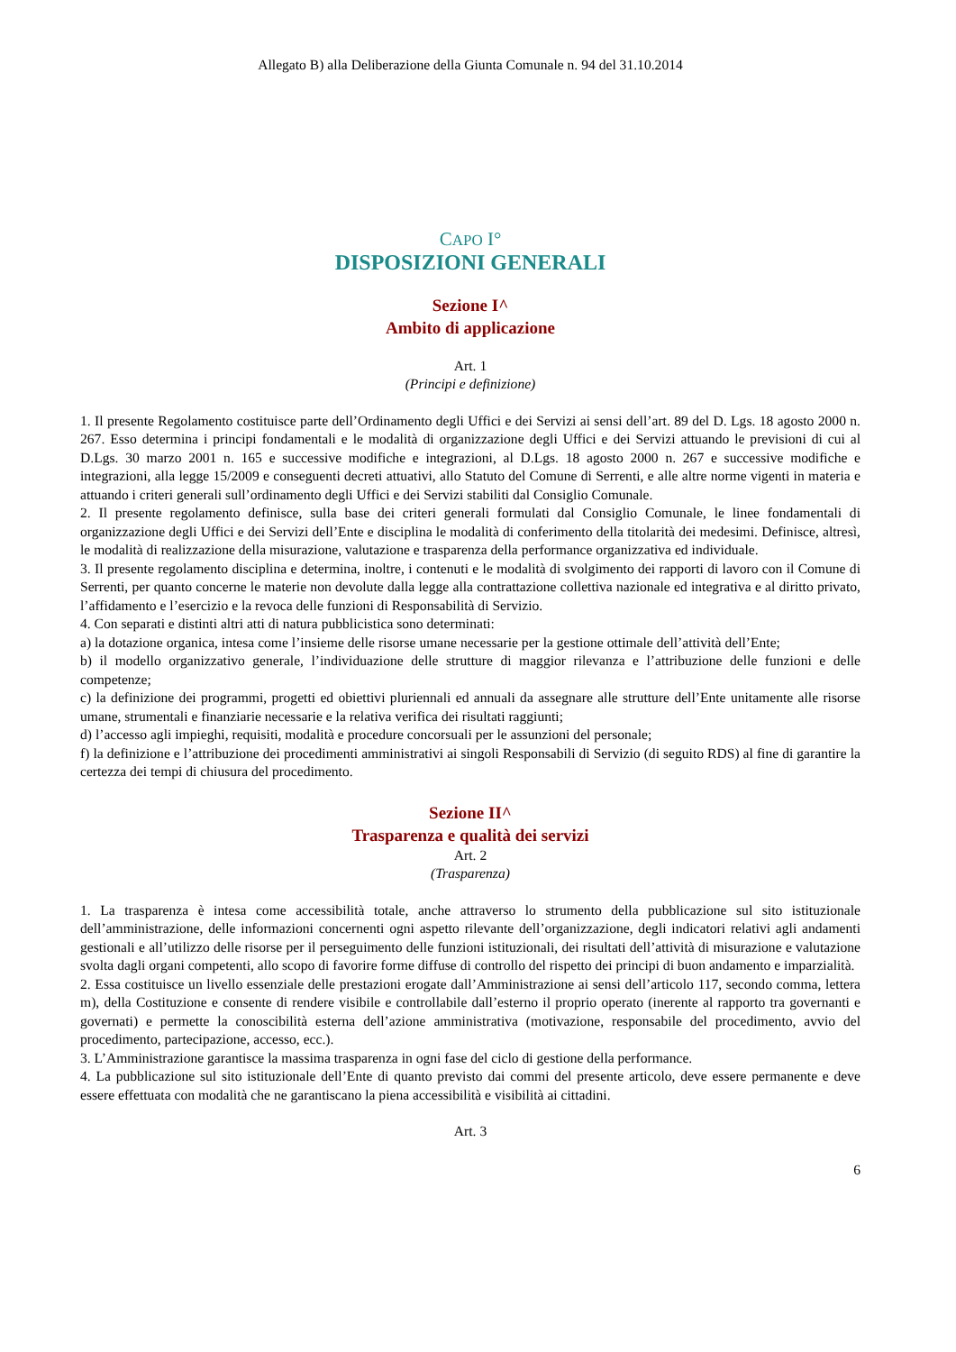Allegato B) alla Deliberazione della Giunta Comunale n. 94 del 31.10.2014
CAPO I°
DISPOSIZIONI GENERALI
Sezione I^
Ambito di applicazione
Art. 1
(Principi e definizione)
1. Il presente Regolamento costituisce parte dell’Ordinamento degli Uffici e dei Servizi ai sensi dell’art. 89 del D. Lgs. 18 agosto 2000 n. 267. Esso determina i principi fondamentali e le modalità di organizzazione degli Uffici e dei Servizi attuando le previsioni di cui al D.Lgs. 30 marzo 2001 n. 165 e successive modifiche e integrazioni, al D.Lgs. 18 agosto 2000 n. 267 e successive modifiche e integrazioni, alla legge 15/2009 e conseguenti decreti attuativi, allo Statuto del Comune di Serrenti, e alle altre norme vigenti in materia e attuando i criteri generali sull’ordinamento degli Uffici e dei Servizi stabiliti dal Consiglio Comunale.
2. Il presente regolamento definisce, sulla base dei criteri generali formulati dal Consiglio Comunale, le linee fondamentali di organizzazione degli Uffici e dei Servizi dell’Ente e disciplina le modalità di conferimento della titolarità dei medesimi. Definisce, altresì, le modalità di realizzazione della misurazione, valutazione e trasparenza della performance organizzativa ed individuale.
3. Il presente regolamento disciplina e determina, inoltre, i contenuti e le modalità di svolgimento dei rapporti di lavoro con il Comune di Serrenti, per quanto concerne le materie non devolute dalla legge alla contrattazione collettiva nazionale ed integrativa e al diritto privato, l’affidamento e l’esercizio e la revoca delle funzioni di Responsabilità di Servizio.
4. Con separati e distinti altri atti di natura pubblicistica sono determinati:
a) la dotazione organica, intesa come l’insieme delle risorse umane necessarie per la gestione ottimale dell’attività dell’Ente;
b) il modello organizzativo generale, l’individuazione delle strutture di maggior rilevanza e l’attribuzione delle funzioni e delle competenze;
c) la definizione dei programmi, progetti ed obiettivi pluriennali ed annuali da assegnare alle strutture dell’Ente unitamente alle risorse umane, strumentali e finanziarie necessarie e la relativa verifica dei risultati raggiunti;
d) l’accesso agli impieghi, requisiti, modalità e procedure concorsuali per le assunzioni del personale;
f) la definizione e l’attribuzione dei procedimenti amministrativi ai singoli Responsabili di Servizio (di seguito RDS) al fine di garantire la certezza dei tempi di chiusura del procedimento.
Sezione II^
Trasparenza e qualità dei servizi
Art. 2
(Trasparenza)
1. La trasparenza è intesa come accessibilità totale, anche attraverso lo strumento della pubblicazione sul sito istituzionale dell’amministrazione, delle informazioni concernenti ogni aspetto rilevante dell’organizzazione, degli indicatori relativi agli andamenti gestionali e all’utilizzo delle risorse per il perseguimento delle funzioni istituzionali, dei risultati dell’attività di misurazione e valutazione svolta dagli organi competenti, allo scopo di favorire forme diffuse di controllo del rispetto dei principi di buon andamento e imparzialità.
2. Essa costituisce un livello essenziale delle prestazioni erogate dall’Amministrazione ai sensi dell’articolo 117, secondo comma, lettera m), della Costituzione e consente di rendere visibile e controllabile dall’esterno il proprio operato (inerente al rapporto tra governanti e governati) e permette la conoscibilità esterna dell’azione amministrativa (motivazione, responsabile del procedimento, avvio del procedimento, partecipazione, accesso, ecc.).
3. L’Amministrazione garantisce la massima trasparenza in ogni fase del ciclo di gestione della performance.
4. La pubblicazione sul sito istituzionale dell’Ente di quanto previsto dai commi del presente articolo, deve essere permanente e deve essere effettuata con modalità che ne garantiscano la piena accessibilità e visibilità ai cittadini.
Art. 3
6